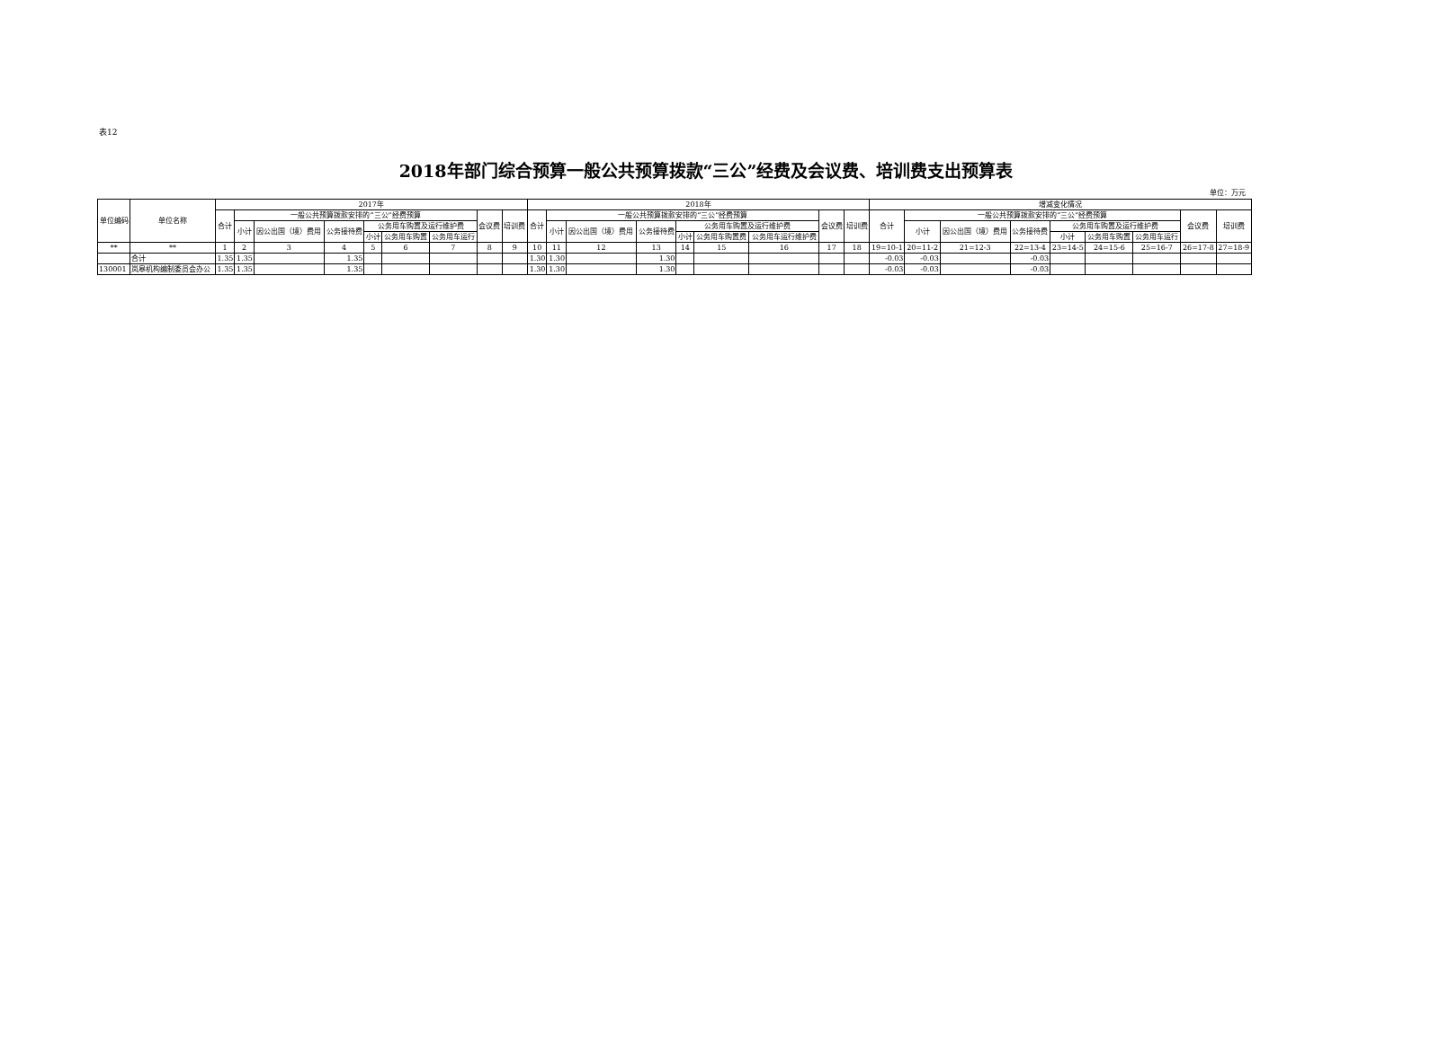表12
2018年部门综合预算一般公共预算拨款“三公”经费及会议费、培训费支出预算表
单位：万元
| 单位编码 | 单位名称 | 2017年 | | | | | | | | | 2018年 | | | | | | | | | 增减变化情况 | | | | | | | | |
| --- | --- | --- | --- | --- | --- | --- | --- | --- | --- | --- | --- | --- | --- | --- | --- | --- | --- | --- | --- | --- | --- | --- | --- | --- | --- | --- | --- | --- |
| | | 合计 | 一般公共预算拨款安排的“三公”经费预算 | | | | | | 会议费 | 培训费 | 合计 | 一般公共预算拨款安排的“三公”经费预算 | | | | | | 会议费 | 培训费 | 合计 | 一般公共预算拨款安排的“三公”经费预算 | | | | | | 会议费 | 培训费 |
| | | | 小计 | 因公出国（境）费用 | 公务接待费 | 公务用车购置及运行维护费 | | | | | | 小计 | 因公出国（境）费用 | 公务接待费 | 公务用车购置及运行维护费 | | | | | | 小计 | 因公出国（境）费用 | 公务接待费 | 公务用车购置及运行维护费 | | | | |
| | | | | | | 小计 | 公务用车购置 | 公务用车运行 | | | | | | | 小计 | 公务用车购置费 | 公务用车运行维护费 | | | | | | | 小计 | 公务用车购置 | 公务用车运行 | | |
| ** | ** | 1 | 2 | 3 | 4 | 5 | 6 | 7 | 8 | 9 | 10 | 11 | 12 | 13 | 14 | 15 | 16 | 17 | 18 | 19=10-1 | 20=11-2 | 21=12-3 | 22=13-4 | 23=14-5 | 24=15-6 | 25=16-7 | 26=17-8 | 27=18-9 |
| | 合计 | 1.35 | 1.35 | | 1.35 | | | | | | 1.30 | 1.30 | | 1.30 | | | | | | -0.03 | -0.03 | | -0.03 | | | | | |
| 130001 | 岚皋机构编制委员会办公 | 1.35 | 1.35 | | 1.35 | | | | | | 1.30 | 1.30 | | 1.30 | | | | | | -0.03 | -0.03 | | -0.03 | | | | | |